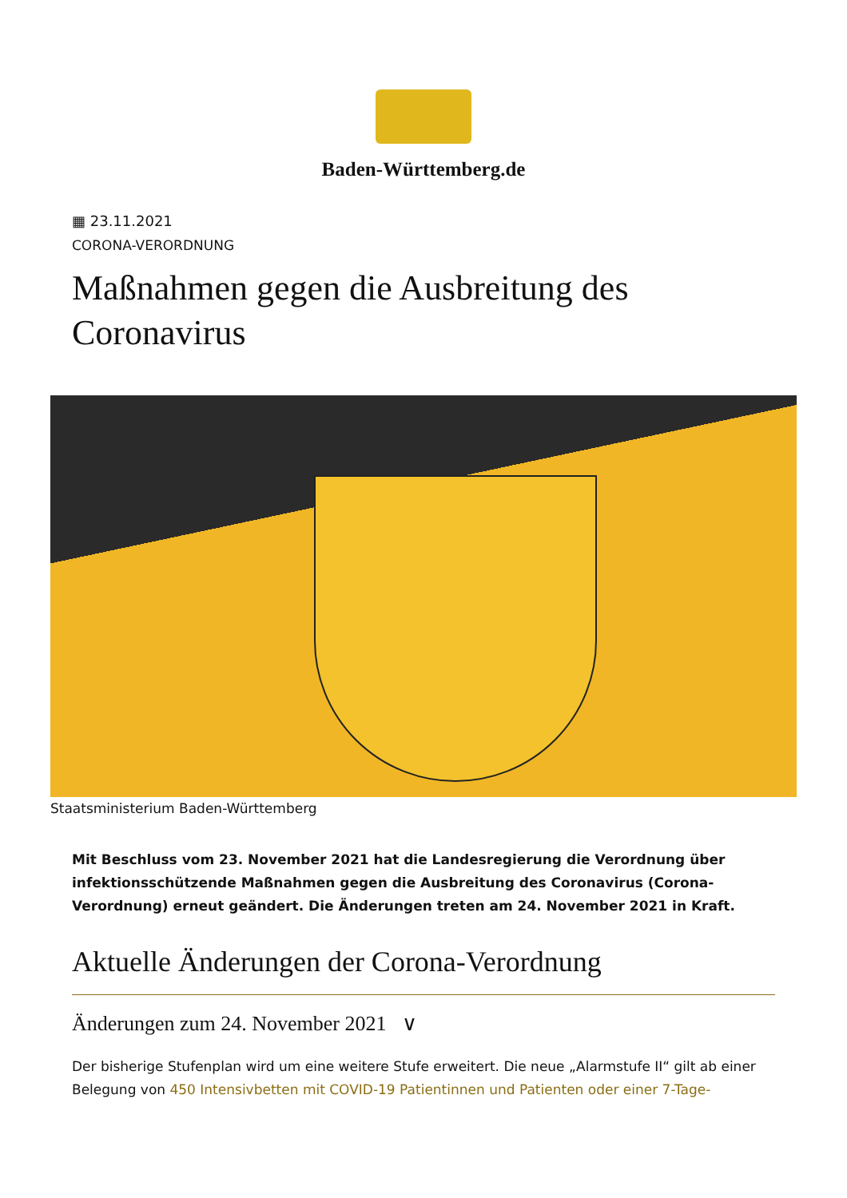Baden-Württemberg.de
▦ 23.11.2021
CORONA-VERORDNUNG
Maßnahmen gegen die Ausbreitung des Coronavirus
Staatsministerium Baden-Württemberg
Mit Beschluss vom 23. November 2021 hat die Landesregierung die Verordnung über infektionsschützende Maßnahmen gegen die Ausbreitung des Coronavirus (Corona-Verordnung) erneut geändert. Die Änderungen treten am 24. November 2021 in Kraft.
Aktuelle Änderungen der Corona-Verordnung
Änderungen zum 24. November 2021 ∨
Der bisherige Stufenplan wird um eine weitere Stufe erweitert. Die neue „Alarmstufe II“ gilt ab einer Belegung von 450 Intensivbetten mit COVID-19 Patientinnen und Patienten oder einer 7-Tage-